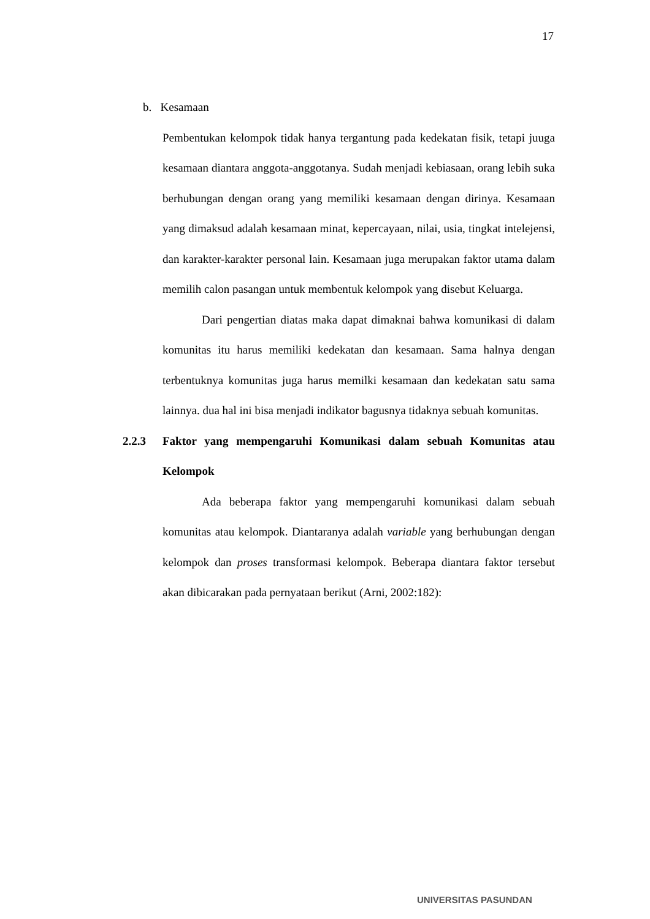17
b. Kesamaan
Pembentukan kelompok tidak hanya tergantung pada kedekatan fisik, tetapi juuga kesamaan diantara anggota-anggotanya. Sudah menjadi kebiasaan, orang lebih suka berhubungan dengan orang yang memiliki kesamaan dengan dirinya. Kesamaan yang dimaksud adalah kesamaan minat, kepercayaan, nilai, usia, tingkat intelejensi, dan karakter-karakter personal lain. Kesamaan juga merupakan faktor utama dalam memilih calon pasangan untuk membentuk kelompok yang disebut Keluarga.
Dari pengertian diatas maka dapat dimaknai bahwa komunikasi di dalam komunitas itu harus memiliki kedekatan dan kesamaan. Sama halnya dengan terbentuknya komunitas juga harus memilki kesamaan dan kedekatan satu sama lainnya. dua hal ini bisa menjadi indikator bagusnya tidaknya sebuah komunitas.
2.2.3 Faktor yang mempengaruhi Komunikasi dalam sebuah Komunitas atau Kelompok
Ada beberapa faktor yang mempengaruhi komunikasi dalam sebuah komunitas atau kelompok. Diantaranya adalah variable yang berhubungan dengan kelompok dan proses transformasi kelompok. Beberapa diantara faktor tersebut akan dibicarakan pada pernyataan berikut (Arni, 2002:182):
UNIVERSITAS PASUNDAN